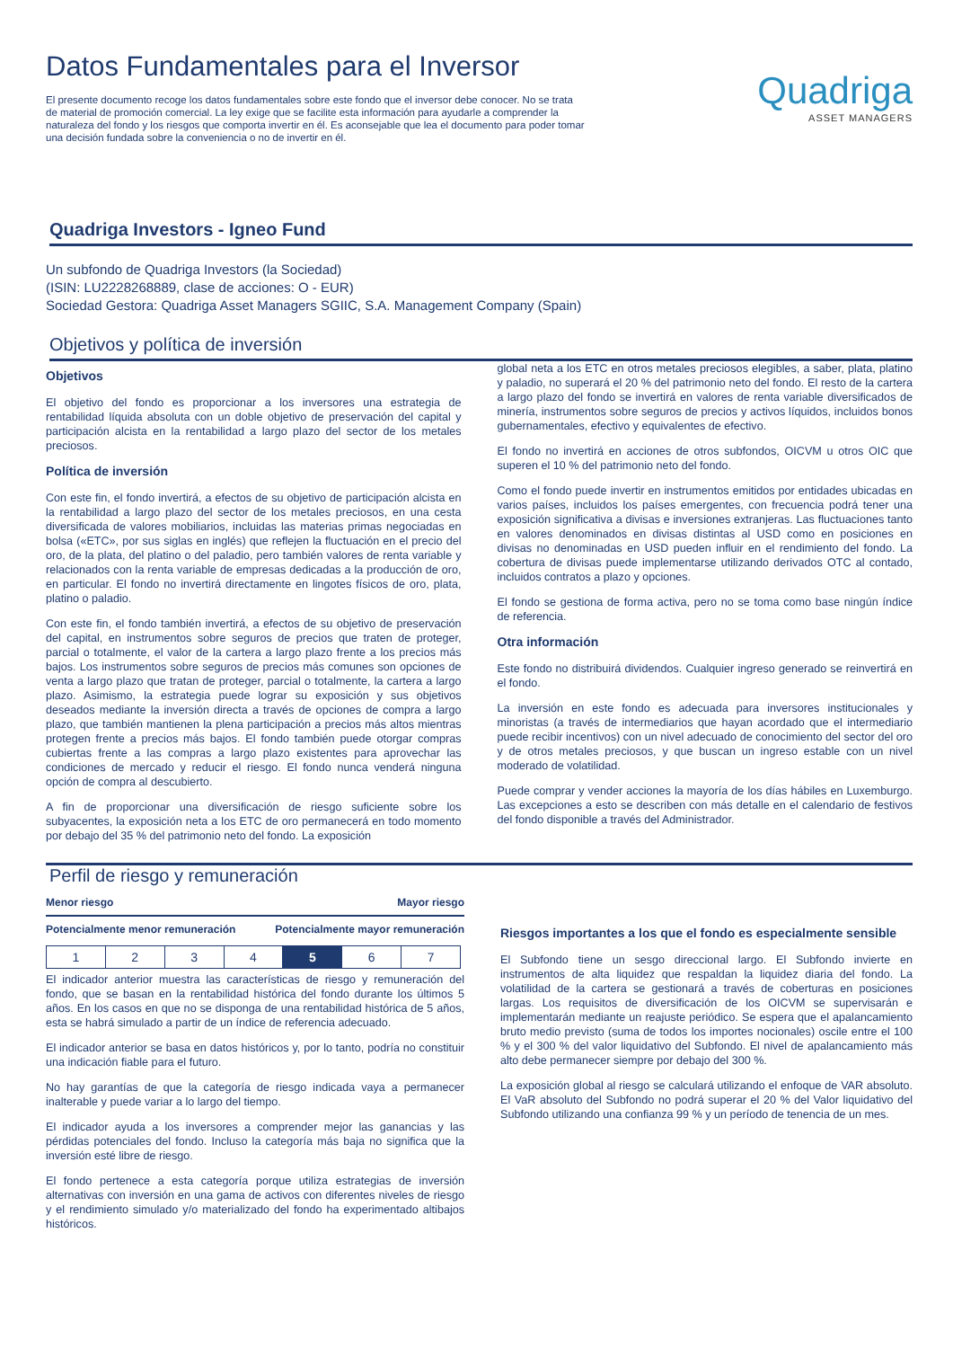Datos Fundamentales para el Inversor
El presente documento recoge los datos fundamentales sobre este fondo que el inversor debe conocer. No se trata de material de promoción comercial. La ley exige que se facilite esta información para ayudarle a comprender la naturaleza del fondo y los riesgos que comporta invertir en él. Es aconsejable que lea el documento para poder tomar una decisión fundada sobre la conveniencia o no de invertir en él.
Quadriga
ASSET MANAGERS
Quadriga Investors - Igneo Fund
Un subfondo de Quadriga Investors (la Sociedad)
(ISIN: LU2228268889, clase de acciones: O - EUR)
Sociedad Gestora: Quadriga Asset Managers SGIIC, S.A. Management Company (Spain)
Objetivos y política de inversión
Objetivos
El objetivo del fondo es proporcionar a los inversores una estrategia de rentabilidad líquida absoluta con un doble objetivo de preservación del capital y participación alcista en la rentabilidad a largo plazo del sector de los metales preciosos.
Política de inversión
Con este fin, el fondo invertirá, a efectos de su objetivo de participación alcista en la rentabilidad a largo plazo del sector de los metales preciosos, en una cesta diversificada de valores mobiliarios, incluidas las materias primas negociadas en bolsa («ETC», por sus siglas en inglés) que reflejen la fluctuación en el precio del oro, de la plata, del platino o del paladio, pero también valores de renta variable y relacionados con la renta variable de empresas dedicadas a la producción de oro, en particular. El fondo no invertirá directamente en lingotes físicos de oro, plata, platino o paladio.
Con este fin, el fondo también invertirá, a efectos de su objetivo de preservación del capital, en instrumentos sobre seguros de precios que traten de proteger, parcial o totalmente, el valor de la cartera a largo plazo frente a los precios más bajos. Los instrumentos sobre seguros de precios más comunes son opciones de venta a largo plazo que tratan de proteger, parcial o totalmente, la cartera a largo plazo. Asimismo, la estrategia puede lograr su exposición y sus objetivos deseados mediante la inversión directa a través de opciones de compra a largo plazo, que también mantienen la plena participación a precios más altos mientras protegen frente a precios más bajos. El fondo también puede otorgar compras cubiertas frente a las compras a largo plazo existentes para aprovechar las condiciones de mercado y reducir el riesgo. El fondo nunca venderá ninguna opción de compra al descubierto.
A fin de proporcionar una diversificación de riesgo suficiente sobre los subyacentes, la exposición neta a los ETC de oro permanecerá en todo momento por debajo del 35 % del patrimonio neto del fondo. La exposición
global neta a los ETC en otros metales preciosos elegibles, a saber, plata, platino y paladio, no superará el 20 % del patrimonio neto del fondo. El resto de la cartera a largo plazo del fondo se invertirá en valores de renta variable diversificados de minería, instrumentos sobre seguros de precios y activos líquidos, incluidos bonos gubernamentales, efectivo y equivalentes de efectivo.
El fondo no invertirá en acciones de otros subfondos, OICVM u otros OIC que superen el 10 % del patrimonio neto del fondo.
Como el fondo puede invertir en instrumentos emitidos por entidades ubicadas en varios países, incluidos los países emergentes, con frecuencia podrá tener una exposición significativa a divisas e inversiones extranjeras. Las fluctuaciones tanto en valores denominados en divisas distintas al USD como en posiciones en divisas no denominadas en USD pueden influir en el rendimiento del fondo. La cobertura de divisas puede implementarse utilizando derivados OTC al contado, incluidos contratos a plazo y opciones.
El fondo se gestiona de forma activa, pero no se toma como base ningún índice de referencia.
Otra información
Este fondo no distribuirá dividendos. Cualquier ingreso generado se reinvertirá en el fondo.
La inversión en este fondo es adecuada para inversores institucionales y minoristas (a través de intermediarios que hayan acordado que el intermediario puede recibir incentivos) con un nivel adecuado de conocimiento del sector del oro y de otros metales preciosos, y que buscan un ingreso estable con un nivel moderado de volatilidad.
Puede comprar y vender acciones la mayoría de los días hábiles en Luxemburgo. Las excepciones a esto se describen con más detalle en el calendario de festivos del fondo disponible a través del Administrador.
Perfil de riesgo y remuneración
Menor riesgo Mayor riesgo
Potencialmente menor remuneración Potencialmente mayor remuneración
| 1 | 2 | 3 | 4 | 5 | 6 | 7 |
El indicador anterior muestra las características de riesgo y remuneración del fondo, que se basan en la rentabilidad histórica del fondo durante los últimos 5 años. En los casos en que no se disponga de una rentabilidad histórica de 5 años, esta se habrá simulado a partir de un índice de referencia adecuado.
El indicador anterior se basa en datos históricos y, por lo tanto, podría no constituir una indicación fiable para el futuro.
No hay garantías de que la categoría de riesgo indicada vaya a permanecer inalterable y puede variar a lo largo del tiempo.
El indicador ayuda a los inversores a comprender mejor las ganancias y las pérdidas potenciales del fondo. Incluso la categoría más baja no significa que la inversión esté libre de riesgo.
El fondo pertenece a esta categoría porque utiliza estrategias de inversión alternativas con inversión en una gama de activos con diferentes niveles de riesgo y el rendimiento simulado y/o materializado del fondo ha experimentado altibajos históricos.
Riesgos importantes a los que el fondo es especialmente sensible
El Subfondo tiene un sesgo direccional largo. El Subfondo invierte en instrumentos de alta liquidez que respaldan la liquidez diaria del fondo. La volatilidad de la cartera se gestionará a través de coberturas en posiciones largas. Los requisitos de diversificación de los OICVM se supervisarán e implementarán mediante un reajuste periódico. Se espera que el apalancamiento bruto medio previsto (suma de todos los importes nocionales) oscile entre el 100 % y el 300 % del valor liquidativo del Subfondo. El nivel de apalancamiento más alto debe permanecer siempre por debajo del 300 %.
La exposición global al riesgo se calculará utilizando el enfoque de VAR absoluto. El VaR absoluto del Subfondo no podrá superar el 20 % del Valor liquidativo del Subfondo utilizando una confianza 99 % y un período de tenencia de un mes.